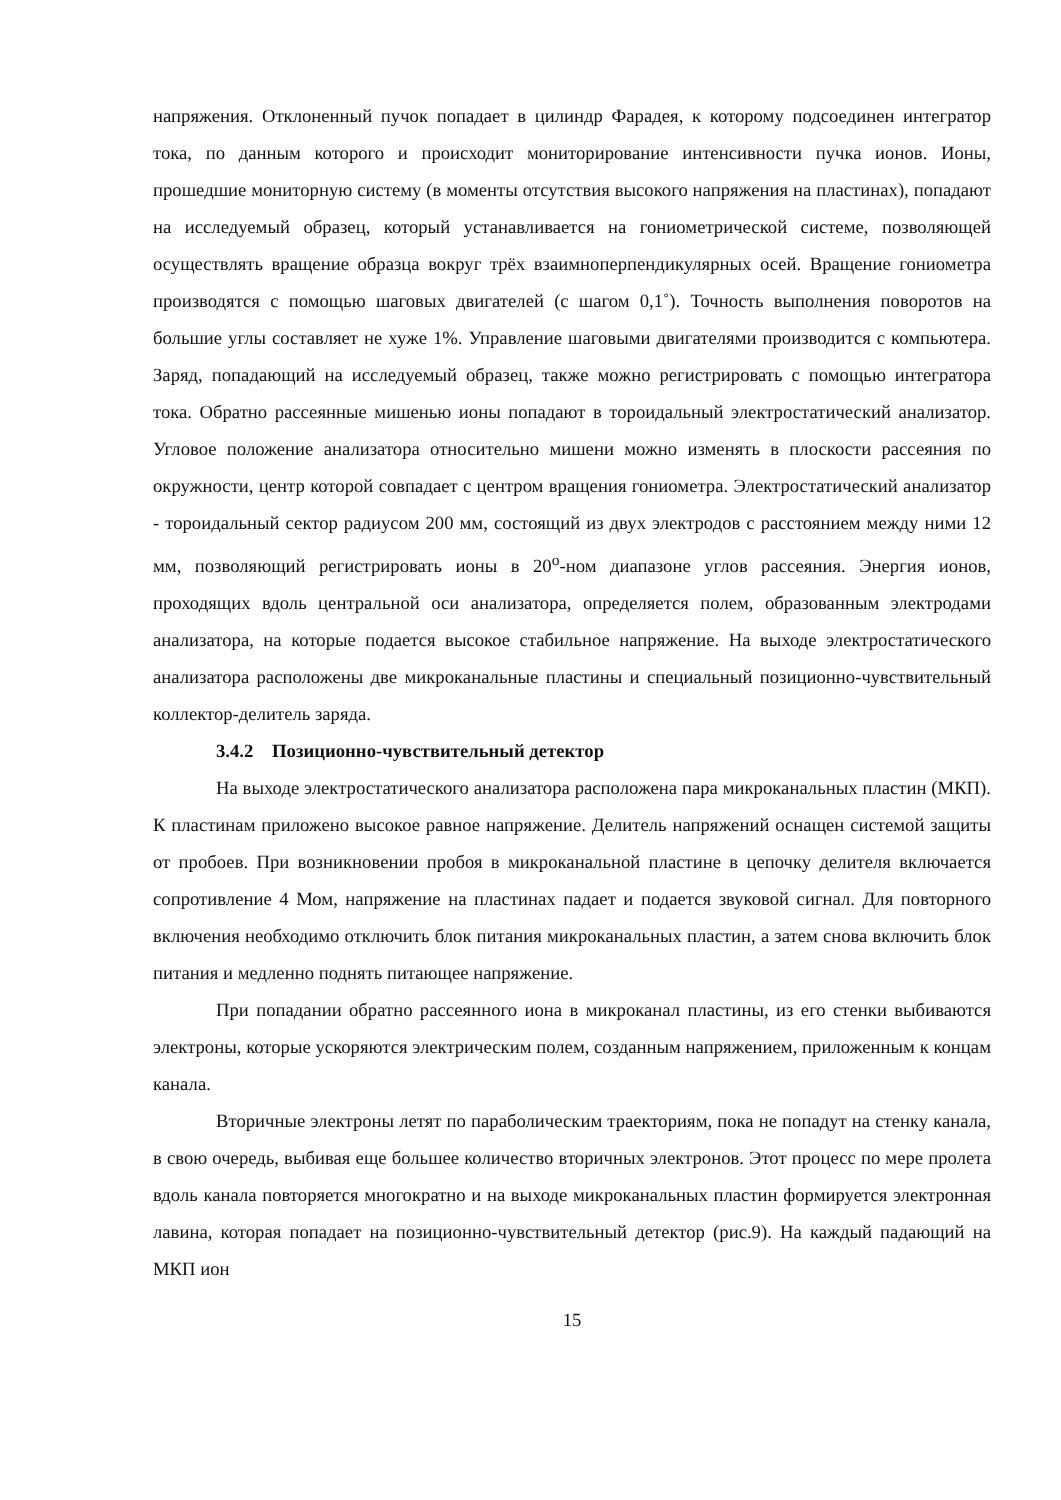напряжения. Отклоненный пучок попадает в цилиндр Фарадея, к которому подсоединен интегратор тока, по данным которого и происходит мониторирование интенсивности пучка ионов. Ионы, прошедшие мониторную систему (в моменты отсутствия высокого напряжения на пластинах), попадают на исследуемый образец, который устанавливается на гониометрической системе, позволяющей осуществлять вращение образца вокруг трёх взаимноперпендикулярных осей. Вращение гониометра производятся с помощью шаговых двигателей (с шагом 0,1˚). Точность выполнения поворотов на большие углы составляет не хуже 1%. Управление шаговыми двигателями производится с компьютера. Заряд, попадающий на исследуемый образец, также можно регистрировать с помощью интегратора тока. Обратно рассеянные мишенью ионы попадают в тороидальный электростатический анализатор. Угловое положение анализатора относительно мишени можно изменять в плоскости рассеяния по окружности, центр которой совпадает с центром вращения гониометра. Электростатический анализатор - тороидальный сектор радиусом 200 мм, состоящий из двух электродов с расстоянием между ними 12 мм, позволяющий регистрировать ионы в 20<sup>o</sup>-ном диапазоне углов рассеяния. Энергия ионов, проходящих вдоль центральной оси анализатора, определяется полем, образованным электродами анализатора, на которые подается высокое стабильное напряжение. На выходе электростатического анализатора расположены две микроканальные пластины и специальный позиционно-чувствительный коллектор-делитель заряда.
3.4.2 Позиционно-чувствительный детектор
На выходе электростатического анализатора расположена пара микроканальных пластин (МКП). К пластинам приложено высокое равное напряжение. Делитель напряжений оснащен системой защиты от пробоев. При возникновении пробоя в микроканальной пластине в цепочку делителя включается сопротивление 4 Мом, напряжение на пластинах падает и подается звуковой сигнал. Для повторного включения необходимо отключить блок питания микроканальных пластин, а затем снова включить блок питания и медленно поднять питающее напряжение.
При попадании обратно рассеянного иона в микроканал пластины, из его стенки выбиваются электроны, которые ускоряются электрическим полем, созданным напряжением, приложенным к концам канала.
Вторичные электроны летят по параболическим траекториям, пока не попадут на стенку канала, в свою очередь, выбивая еще большее количество вторичных электронов. Этот процесс по мере пролета вдоль канала повторяется многократно и на выходе микроканальных пластин формируется электронная лавина, которая попадает на позиционно-чувствительный детектор (рис.9). На каждый падающий на МКП ион
15